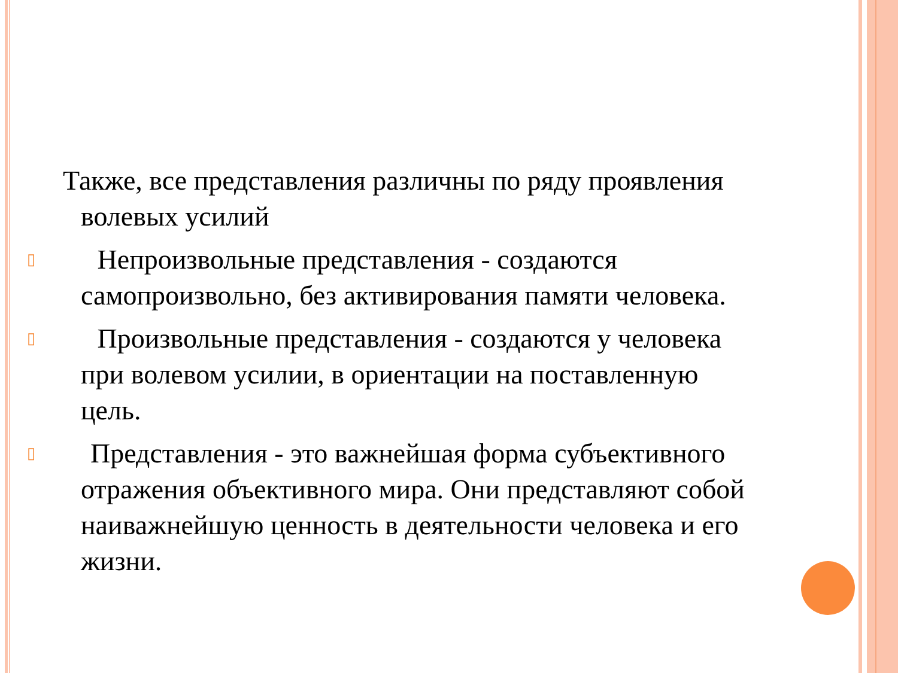Также, все представления различны по ряду проявления волевых усилий
▯ Непроизвольные представления - создаются самопроизвольно, без активирования памяти человека.
▯ Произвольные представления - создаются у человека при волевом усилии, в ориентации на поставленную цель.
▯ Представления - это важнейшая форма субъективного отражения объективного мира. Они представляют собой наиважнейшую ценность в деятельности человека и его жизни.